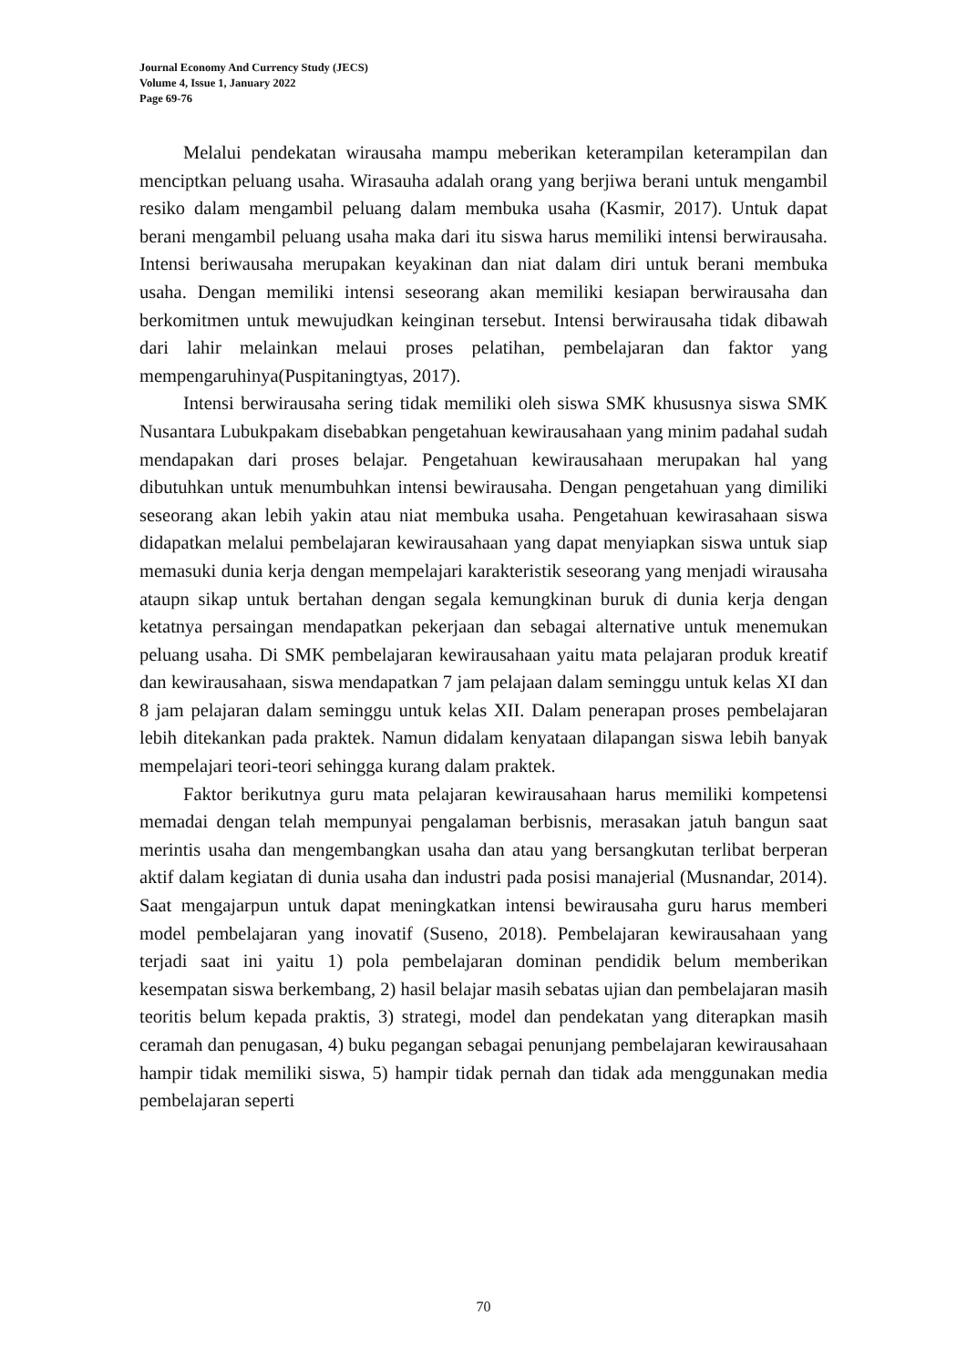Journal Economy And Currency Study (JECS)
Volume 4, Issue 1, January 2022
Page 69-76
Melalui pendekatan wirausaha mampu meberikan keterampilan keterampilan dan menciptkan peluang usaha. Wirasauha adalah orang yang berjiwa berani untuk mengambil resiko dalam mengambil peluang dalam membuka usaha (Kasmir, 2017). Untuk dapat berani mengambil peluang usaha maka dari itu siswa harus memiliki intensi berwirausaha. Intensi beriwausaha merupakan keyakinan dan niat dalam diri untuk berani membuka usaha. Dengan memiliki intensi seseorang akan memiliki kesiapan berwirausaha dan berkomitmen untuk mewujudkan keinginan tersebut. Intensi berwirausaha tidak dibawah dari lahir melainkan melaui proses pelatihan, pembelajaran dan faktor yang mempengaruhinya(Puspitaningtyas, 2017).
Intensi berwirausaha sering tidak memiliki oleh siswa SMK khususnya siswa SMK Nusantara Lubukpakam disebabkan pengetahuan kewirausahaan yang minim padahal sudah mendapakan dari proses belajar. Pengetahuan kewirausahaan merupakan hal yang dibutuhkan untuk menumbuhkan intensi bewirausaha. Dengan pengetahuan yang dimiliki seseorang akan lebih yakin atau niat membuka usaha. Pengetahuan kewirasahaan siswa didapatkan melalui pembelajaran kewirausahaan yang dapat menyiapkan siswa untuk siap memasuki dunia kerja dengan mempelajari karakteristik seseorang yang menjadi wirausaha ataupn sikap untuk bertahan dengan segala kemungkinan buruk di dunia kerja dengan ketatnya persaingan mendapatkan pekerjaan dan sebagai alternative untuk menemukan peluang usaha. Di SMK pembelajaran kewirausahaan yaitu mata pelajaran produk kreatif dan kewirausahaan, siswa mendapatkan 7 jam pelajaan dalam seminggu untuk kelas XI dan 8 jam pelajaran dalam seminggu untuk kelas XII. Dalam penerapan proses pembelajaran lebih ditekankan pada praktek. Namun didalam kenyataan dilapangan siswa lebih banyak mempelajari teori-teori sehingga kurang dalam praktek.
Faktor berikutnya guru mata pelajaran kewirausahaan harus memiliki kompetensi memadai dengan telah mempunyai pengalaman berbisnis, merasakan jatuh bangun saat merintis usaha dan mengembangkan usaha dan atau yang bersangkutan terlibat berperan aktif dalam kegiatan di dunia usaha dan industri pada posisi manajerial (Musnandar, 2014). Saat mengajarpun untuk dapat meningkatkan intensi bewirausaha guru harus memberi model pembelajaran yang inovatif (Suseno, 2018). Pembelajaran kewirausahaan yang terjadi saat ini yaitu 1) pola pembelajaran dominan pendidik belum memberikan kesempatan siswa berkembang, 2) hasil belajar masih sebatas ujian dan pembelajaran masih teoritis belum kepada praktis, 3) strategi, model dan pendekatan yang diterapkan masih ceramah dan penugasan, 4) buku pegangan sebagai penunjang pembelajaran kewirausahaan hampir tidak memiliki siswa, 5) hampir tidak pernah dan tidak ada menggunakan media pembelajaran seperti
70